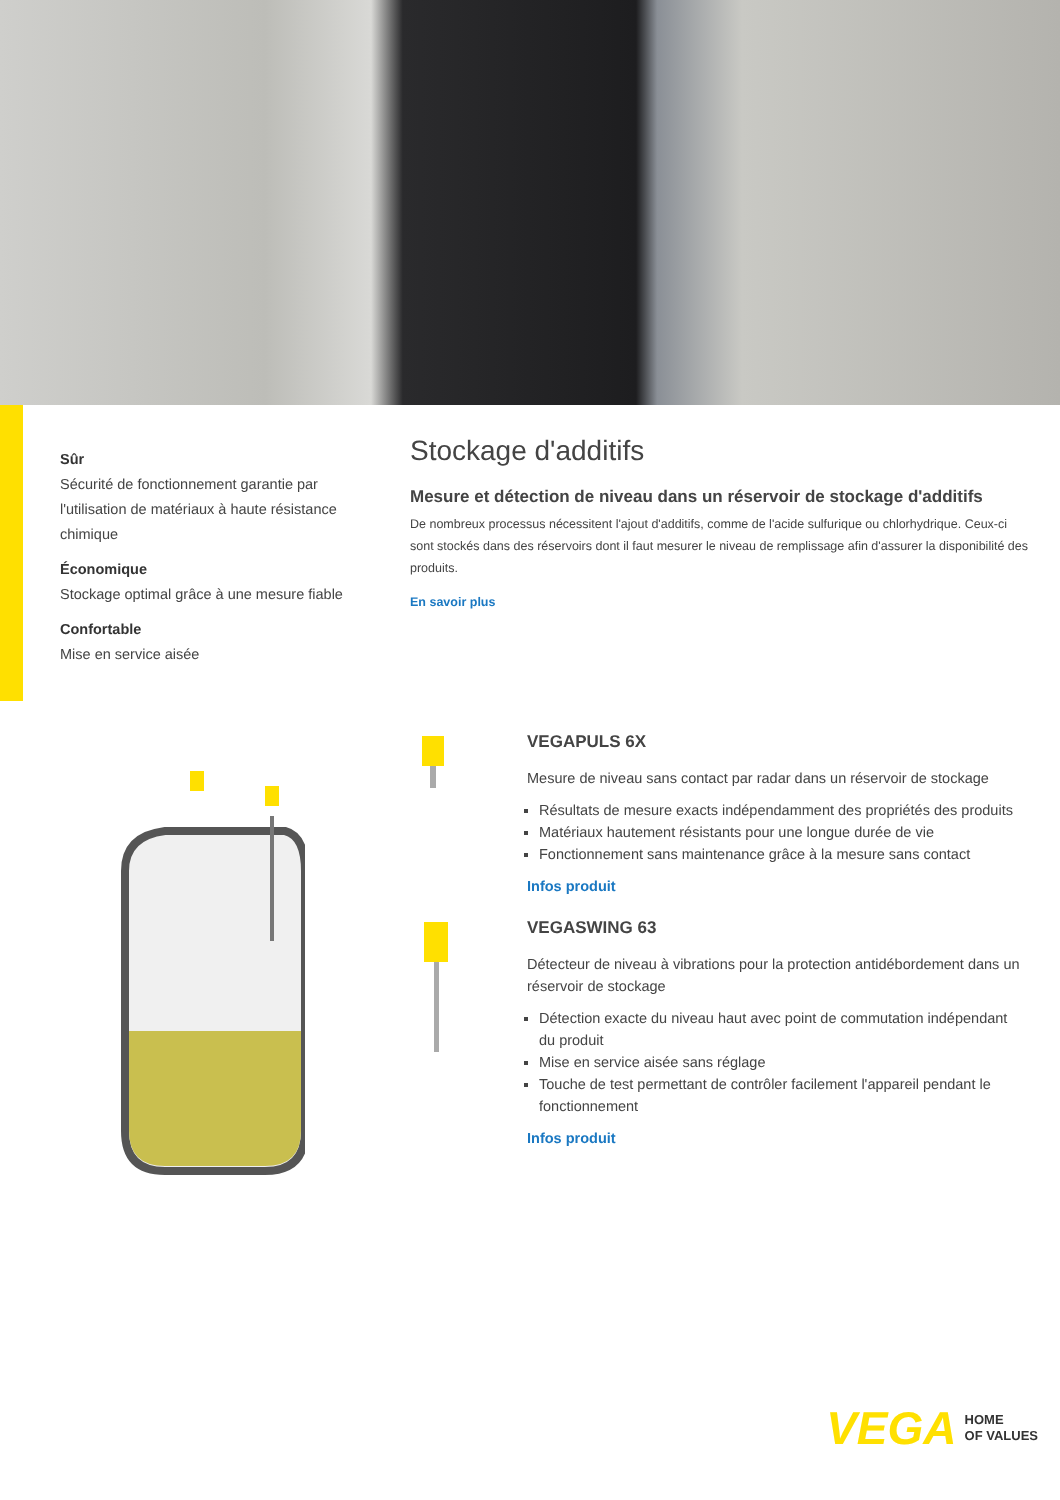Sûr
Sécurité de fonctionnement garantie par l'utilisation de matériaux à haute résistance chimique
Économique
Stockage optimal grâce à une mesure fiable
Confortable
Mise en service aisée
Stockage d'additifs
Mesure et détection de niveau dans un réservoir de stockage d'additifs
De nombreux processus nécessitent l'ajout d'additifs, comme de l'acide sulfurique ou chlorhydrique. Ceux-ci sont stockés dans des réservoirs dont il faut mesurer le niveau de remplissage afin d'assurer la disponibilité des produits.
En savoir plus
VEGAPULS 6X
Mesure de niveau sans contact par radar dans un réservoir de stockage
Résultats de mesure exacts indépendamment des propriétés des produits
Matériaux hautement résistants pour une longue durée de vie
Fonctionnement sans maintenance grâce à la mesure sans contact
Infos produit
VEGASWING 63
Détecteur de niveau à vibrations pour la protection antidébordement dans un réservoir de stockage
Détection exacte du niveau haut avec point de commutation indépendant du produit
Mise en service aisée sans réglage
Touche de test permettant de contrôler facilement l'appareil pendant le fonctionnement
Infos produit
VEGA HOME
OF VALUES